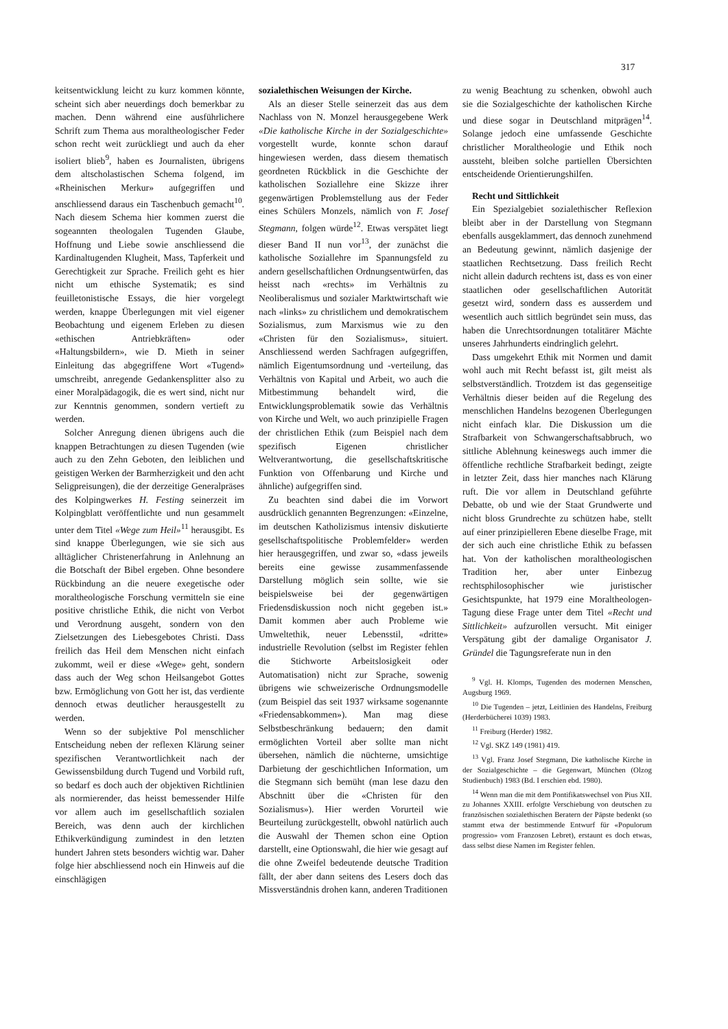317
keitsentwicklung leicht zu kurz kommen könnte, scheint sich aber neuerdings doch bemerkbar zu machen. Denn während eine ausführlichere Schrift zum Thema aus moraltheologischer Feder schon recht weit zurückliegt und auch da eher isoliert blieb<sup>9</sup>, haben es Journalisten, übrigens dem altscholastischen Schema folgend, im «Rheinischen Merkur» aufgegriffen und anschliessend daraus ein Taschenbuch gemacht<sup>10</sup>. Nach diesem Schema hier kommen zuerst die sogeannten theologalen Tugenden Glaube, Hoffnung und Liebe sowie anschliessend die Kardinaltugenden Klugheit, Mass, Tapferkeit und Gerechtigkeit zur Sprache. Freilich geht es hier nicht um ethische Systematik; es sind feuilletonistische Essays, die hier vorgelegt werden, knappe Überlegungen mit viel eigener Beobachtung und eigenem Erleben zu diesen «ethischen Antriebkräften» oder «Haltungsbildern», wie D. Mieth in seiner Einleitung das abgegriffene Wort «Tugend» umschreibt, anregende Gedankensplitter also zu einer Moralpädagogik, die es wert sind, nicht nur zur Kenntnis genommen, sondern vertieft zu werden.
Solcher Anregung dienen übrigens auch die knappen Betrachtungen zu diesen Tugenden (wie auch zu den Zehn Geboten, den leiblichen und geistigen Werken der Barmherzigkeit und den acht Seligpreisungen), die der derzeitige Generalpräses des Kolpingwerkes H. Festing seinerzeit im Kolpingblatt veröffentlichte und nun gesammelt unter dem Titel «Wege zum Heil»<sup>11</sup> herausgibt. Es sind knappe Überlegungen, wie sie sich aus alltäglicher Christenerfahrung in Anlehnung an die Botschaft der Bibel ergeben. Ohne besondere Rückbindung an die neuere exegetische oder moraltheologische Forschung vermitteln sie eine positive christliche Ethik, die nicht von Verbot und Verordnung ausgeht, sondern von den Zielsetzungen des Liebesgebotes Christi. Dass freilich das Heil dem Menschen nicht einfach zukommt, weil er diese «Wege» geht, sondern dass auch der Weg schon Heilsangebot Gottes bzw. Ermöglichung von Gott her ist, das verdiente dennoch etwas deutlicher herausgestellt zu werden.
Wenn so der subjektive Pol menschlicher Entscheidung neben der reflexen Klärung seiner spezifischen Verantwortlichkeit nach der Gewissensbildung durch Tugend und Vorbild ruft, so bedarf es doch auch der objektiven Richtlinien als normierender, das heisst bemessender Hilfe vor allem auch im gesellschaftlich sozialen Bereich, was denn auch der kirchlichen Ethikverkündigung zumindest in den letzten hundert Jahren stets besonders wichtig war. Daher folge hier abschliessend noch ein Hinweis auf die einschlägigen
sozialethischen Weisungen der Kirche.
Als an dieser Stelle seinerzeit das aus dem Nachlass von N. Monzel herausgegebene Werk «Die katholische Kirche in der Sozialgeschichte» vorgestellt wurde, konnte schon darauf hingewiesen werden, dass diesem thematisch geordneten Rückblick in die Geschichte der katholischen Soziallehre eine Skizze ihrer gegenwärtigen Problemstellung aus der Feder eines Schülers Monzels, nämlich von F. Josef Stegmann, folgen würde<sup>12</sup>. Etwas verspätet liegt dieser Band II nun vor<sup>13</sup>, der zunächst die katholische Soziallehre im Spannungsfeld zu andern gesellschaftlichen Ordnungsentwürfen, das heisst nach «rechts» im Verhältnis zu Neoliberalismus und sozialer Marktwirtschaft wie nach «links» zu christlichem und demokratischem Sozialismus, zum Marxismus wie zu den «Christen für den Sozialismus», situiert. Anschliessend werden Sachfragen aufgegriffen, nämlich Eigentumsordnung und -verteilung, das Verhältnis von Kapital und Arbeit, wo auch die Mitbestimmung behandelt wird, die Entwicklungsproblematik sowie das Verhältnis von Kirche und Welt, wo auch prinzipielle Fragen der christlichen Ethik (zum Beispiel nach dem spezifisch Eigenen christlicher Weltverantwortung, die gesellschaftskritische Funktion von Offenbarung und Kirche und ähnliche) aufgegriffen sind.
Zu beachten sind dabei die im Vorwort ausdrücklich genannten Begrenzungen: «Einzelne, im deutschen Katholizismus intensiv diskutierte gesellschaftspolitische Problemfelder» werden hier herausgegriffen, und zwar so, «dass jeweils bereits eine gewisse zusammenfassende Darstellung möglich sein sollte, wie sie beispielsweise bei der gegenwärtigen Friedensdiskussion noch nicht gegeben ist.» Damit kommen aber auch Probleme wie Umweltethik, neuer Lebensstil, «dritte» industrielle Revolution (selbst im Register fehlen die Stichworte Arbeitslosigkeit oder Automatisation) nicht zur Sprache, sowenig übrigens wie schweizerische Ordnungsmodelle (zum Beispiel das seit 1937 wirksame sogenannte «Friedensabkommen»). Man mag diese Selbstbeschränkung bedauern; den damit ermöglichten Vorteil aber sollte man nicht übersehen, nämlich die nüchterne, umsichtige Darbietung der geschichtlichen Information, um die Stegmann sich bemüht (man lese dazu den Abschnitt über die «Christen für den Sozialismus»). Hier werden Vorurteil wie Beurteilung zurückgestellt, obwohl natürlich auch die Auswahl der Themen schon eine Option darstellt, eine Optionswahl, die hier wie gesagt auf die ohne Zweifel bedeutende deutsche Tradition fällt, der aber dann seitens des Lesers doch das Missverständnis drohen kann, anderen Traditionen
zu wenig Beachtung zu schenken, obwohl auch sie die Sozialgeschichte der katholischen Kirche und diese sogar in Deutschland mitprägen<sup>14</sup>. Solange jedoch eine umfassende Geschichte christlicher Moraltheologie und Ethik noch aussteht, bleiben solche partiellen Übersichten entscheidende Orientierungshilfen.
Recht und Sittlichkeit
Ein Spezialgebiet sozialethischer Reflexion bleibt aber in der Darstellung von Stegmann ebenfalls ausgeklammert, das dennoch zunehmend an Bedeutung gewinnt, nämlich dasjenige der staatlichen Rechtsetzung. Dass freilich Recht nicht allein dadurch rechtens ist, dass es von einer staatlichen oder gesellschaftlichen Autorität gesetzt wird, sondern dass es ausserdem und wesentlich auch sittlich begründet sein muss, das haben die Unrechtsordnungen totalitärer Mächte unseres Jahrhunderts eindringlich gelehrt.
Dass umgekehrt Ethik mit Normen und damit wohl auch mit Recht befasst ist, gilt meist als selbstverständlich. Trotzdem ist das gegenseitige Verhältnis dieser beiden auf die Regelung des menschlichen Handelns bezogenen Überlegungen nicht einfach klar. Die Diskussion um die Strafbarkeit von Schwangerschaftsabbruch, wo sittliche Ablehnung keineswegs auch immer die öffentliche rechtliche Strafbarkeit bedingt, zeigte in letzter Zeit, dass hier manches nach Klärung ruft. Die vor allem in Deutschland geführte Debatte, ob und wie der Staat Grundwerte und nicht bloss Grundrechte zu schützen habe, stellt auf einer prinzipielleren Ebene dieselbe Frage, mit der sich auch eine christliche Ethik zu befassen hat. Von der katholischen moraltheologischen Tradition her, aber unter Einbezug rechtsphilosophischer wie juristischer Gesichtspunkte, hat 1979 eine Moraltheologen-Tagung diese Frage unter dem Titel «Recht und Sittlichkeit» aufzurollen versucht. Mit einiger Verspätung gibt der damalige Organisator J. Gründel die Tagungsreferate nun in den
<sup>9</sup> Vgl. H. Klomps, Tugenden des modernen Menschen, Augsburg 1969.
<sup>10</sup> Die Tugenden – jetzt, Leitlinien des Handelns, Freiburg (Herderbücherei 1039) 1983.
<sup>11</sup> Freiburg (Herder) 1982.
<sup>12</sup> Vgl. SKZ 149 (1981) 419.
<sup>13</sup> Vgl. Franz Josef Stegmann, Die katholische Kirche in der Sozialgeschichte – die Gegenwart, München (Olzog Studienbuch) 1983 (Bd. I erschien ebd. 1980).
<sup>14</sup> Wenn man die mit dem Pontifikatswechsel von Pius XII. zu Johannes XXIII. erfolgte Verschiebung von deutschen zu französischen sozialethischen Beratern der Päpste bedenkt (so stammt etwa der bestimmende Entwurf für «Populorum progressio» vom Franzosen Lebret), erstaunt es doch etwas, dass selbst diese Namen im Register fehlen.